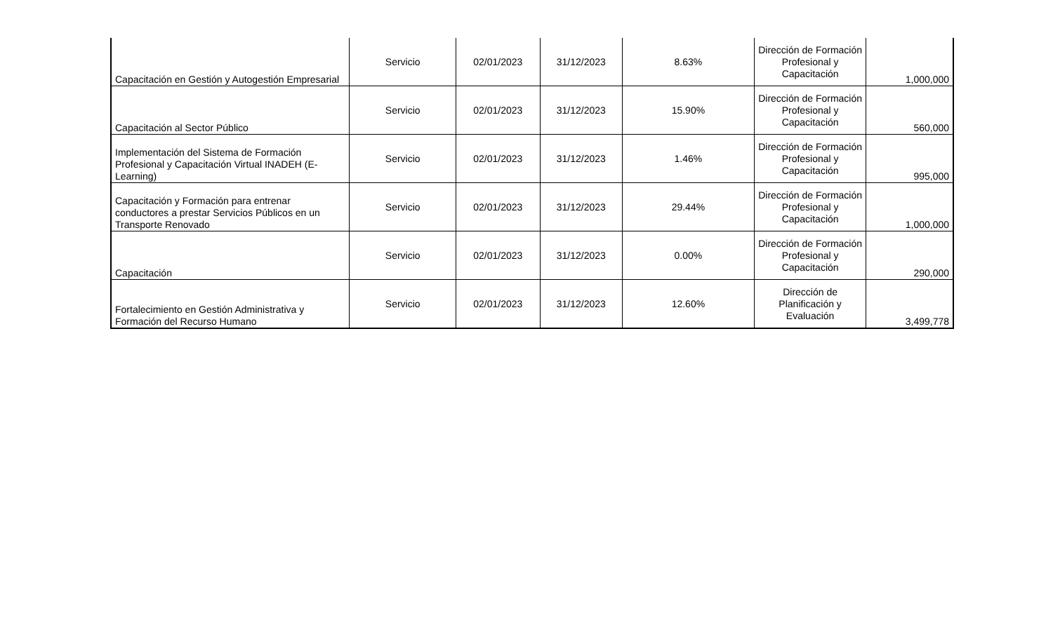| Capacitación en Gestión y Autogestión Empresarial | Servicio | 02/01/2023 | 31/12/2023 | 8.63% | Dirección de Formación Profesional y Capacitación | 1,000,000 |
| Capacitación al Sector Público | Servicio | 02/01/2023 | 31/12/2023 | 15.90% | Dirección de Formación Profesional y Capacitación | 560,000 |
| Implementación del Sistema de Formación Profesional y Capacitación Virtual INADEH (E-Learning) | Servicio | 02/01/2023 | 31/12/2023 | 1.46% | Dirección de Formación Profesional y Capacitación | 995,000 |
| Capacitación y Formación para entrenar conductores a prestar Servicios Públicos en un Transporte Renovado | Servicio | 02/01/2023 | 31/12/2023 | 29.44% | Dirección de Formación Profesional y Capacitación | 1,000,000 |
| Capacitación | Servicio | 02/01/2023 | 31/12/2023 | 0.00% | Dirección de Formación Profesional y Capacitación | 290,000 |
| Fortalecimiento en Gestión Administrativa y Formación del Recurso Humano | Servicio | 02/01/2023 | 31/12/2023 | 12.60% | Dirección de Planificación y Evaluación | 3,499,778 |